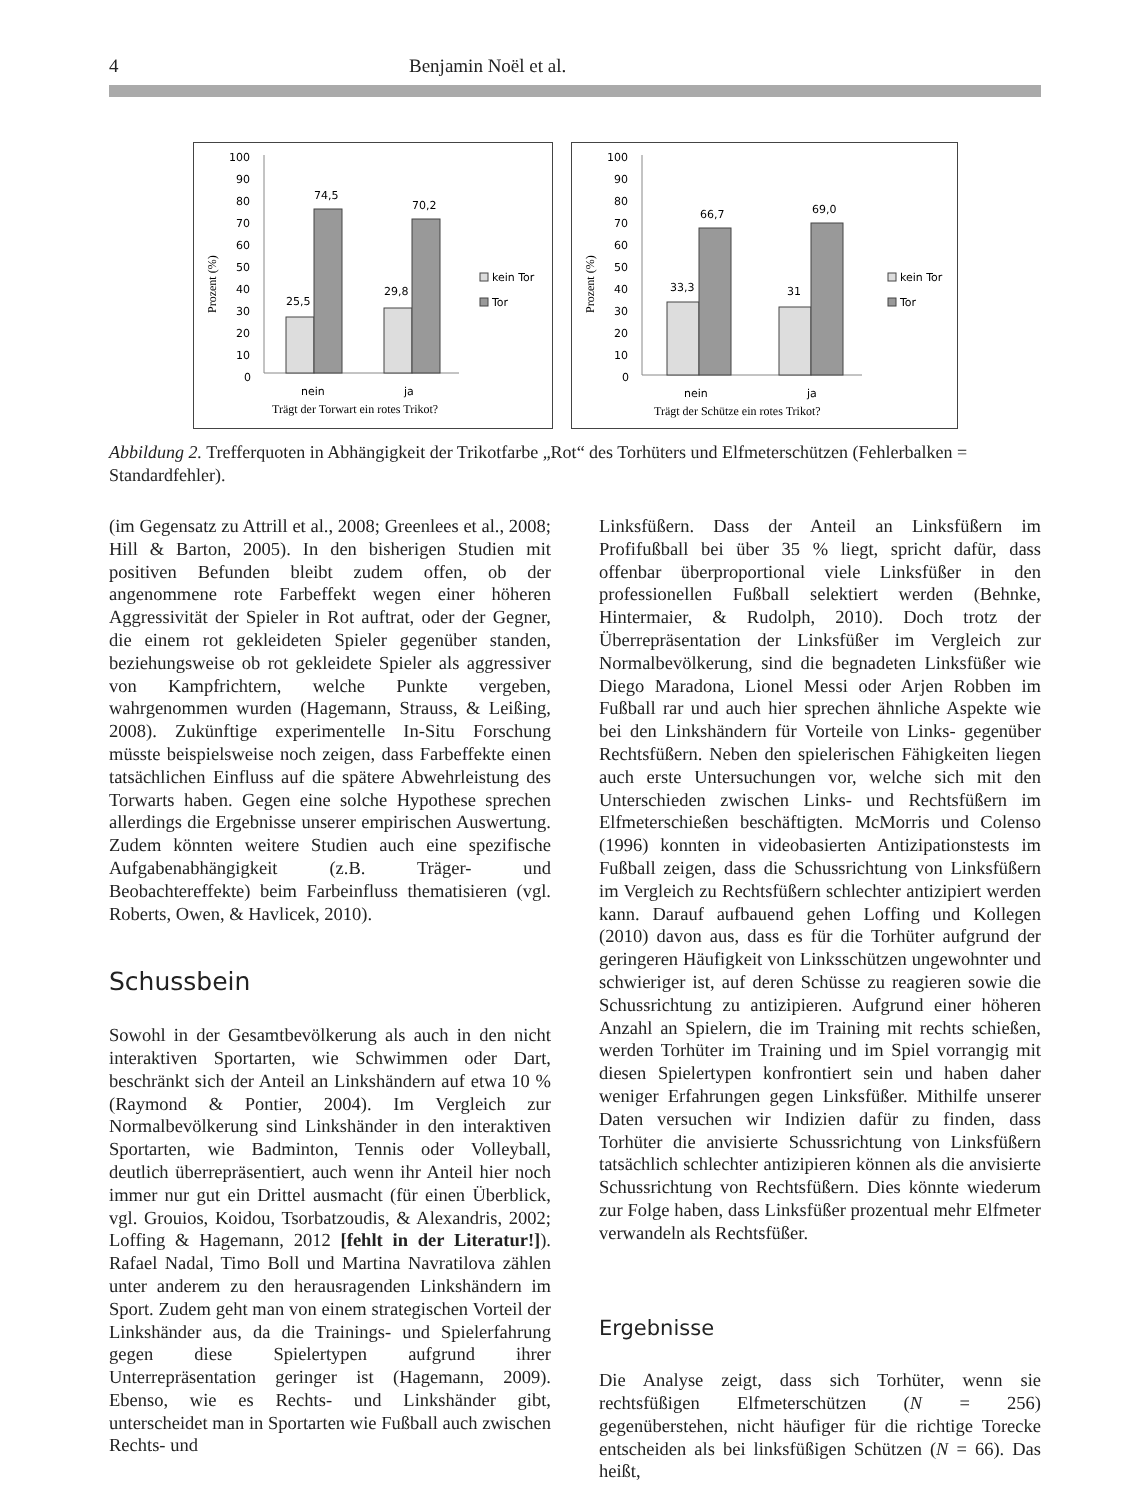4 Benjamin Noël et al.
100
90
80
70
60
50
40
30
20
10
0
25,5
74,5
29,8
70,2
nein
ja
Trägt der Torwart ein rotes Trikot?
Prozent (%)
kein Tor
Tor
100
90
80
70
60
50
40
30
20
10
0
33,3
66,7
31
69,0
nein
ja
Trägt der Schütze ein rotes Trikot?
Prozent (%)
kein Tor
Tor
Abbildung 2. Trefferquoten in Abhängigkeit der Trikotfarbe „Rot“ des Torhüters und Elfmeterschützen (Fehlerbalken = Standardfehler).
(im Gegensatz zu Attrill et al., 2008; Greenlees et al., 2008; Hill & Barton, 2005). In den bisherigen Studien mit positiven Befunden bleibt zudem offen, ob der angenommene rote Farbeffekt wegen einer höheren Aggressivität der Spieler in Rot auftrat, oder der Gegner, die einem rot gekleideten Spieler gegenüber standen, beziehungsweise ob rot gekleidete Spieler als aggressiver von Kampfrichtern, welche Punkte vergeben, wahrgenommen wurden (Hagemann, Strauss, & Leißing, 2008). Zukünftige experimentelle In-Situ Forschung müsste beispielsweise noch zeigen, dass Farbeffekte einen tatsächlichen Einfluss auf die spätere Abwehrleistung des Torwarts haben. Gegen eine solche Hypothese sprechen allerdings die Ergebnisse unserer empirischen Auswertung. Zudem könnten weitere Studien auch eine spezifische Aufgabenabhängigkeit (z.B. Träger- und Beobachtereffekte) beim Farbeinfluss thematisieren (vgl. Roberts, Owen, & Havlicek, 2010).
Schussbein
Sowohl in der Gesamtbevölkerung als auch in den nicht interaktiven Sportarten, wie Schwimmen oder Dart, beschränkt sich der Anteil an Linkshändern auf etwa 10 % (Raymond & Pontier, 2004). Im Vergleich zur Normalbevölkerung sind Linkshänder in den interaktiven Sportarten, wie Badminton, Tennis oder Volleyball, deutlich überrepräsentiert, auch wenn ihr Anteil hier noch immer nur gut ein Drittel ausmacht (für einen Überblick, vgl. Grouios, Koidou, Tsorbatzoudis, & Alexandris, 2002; Loffing & Hagemann, 2012 [fehlt in der Literatur!]). Rafael Nadal, Timo Boll und Martina Navratilova zählen unter anderem zu den herausragenden Linkshändern im Sport. Zudem geht man von einem strategischen Vorteil der Linkshänder aus, da die Trainings- und Spielerfahrung gegen diese Spielertypen aufgrund ihrer Unterrepräsentation geringer ist (Hagemann, 2009). Ebenso, wie es Rechts- und Linkshänder gibt, unterscheidet man in Sportarten wie Fußball auch zwischen Rechts- und
Linksfüßern. Dass der Anteil an Linksfüßern im Profifußball bei über 35 % liegt, spricht dafür, dass offenbar überproportional viele Linksfüßer in den professionellen Fußball selektiert werden (Behnke, Hintermaier, & Rudolph, 2010). Doch trotz der Überrepräsentation der Linksfüßer im Vergleich zur Normalbevölkerung, sind die begnadeten Linksfüßer wie Diego Maradona, Lionel Messi oder Arjen Robben im Fußball rar und auch hier sprechen ähnliche Aspekte wie bei den Linkshändern für Vorteile von Links- gegenüber Rechtsfüßern. Neben den spielerischen Fähigkeiten liegen auch erste Untersuchungen vor, welche sich mit den Unterschieden zwischen Links- und Rechtsfüßern im Elfmeterschießen beschäftigten. McMorris und Colenso (1996) konnten in videobasierten Antizipationstests im Fußball zeigen, dass die Schussrichtung von Linksfüßern im Vergleich zu Rechtsfüßern schlechter antizipiert werden kann. Darauf aufbauend gehen Loffing und Kollegen (2010) davon aus, dass es für die Torhüter aufgrund der geringeren Häufigkeit von Linksschützen ungewohnter und schwieriger ist, auf deren Schüsse zu reagieren sowie die Schussrichtung zu antizipieren. Aufgrund einer höheren Anzahl an Spielern, die im Training mit rechts schießen, werden Torhüter im Training und im Spiel vorrangig mit diesen Spielertypen konfrontiert sein und haben daher weniger Erfahrungen gegen Linksfüßer. Mithilfe unserer Daten versuchen wir Indizien dafür zu finden, dass Torhüter die anvisierte Schussrichtung von Linksfüßern tatsächlich schlechter antizipieren können als die anvisierte Schussrichtung von Rechtsfüßern. Dies könnte wiederum zur Folge haben, dass Linksfüßer prozentual mehr Elfmeter verwandeln als Rechtsfüßer.
Ergebnisse
Die Analyse zeigt, dass sich Torhüter, wenn sie rechtsfüßigen Elfmeterschützen (N = 256) gegenüberstehen, nicht häufiger für die richtige Torecke entscheiden als bei linksfüßigen Schützen (N = 66). Das heißt,